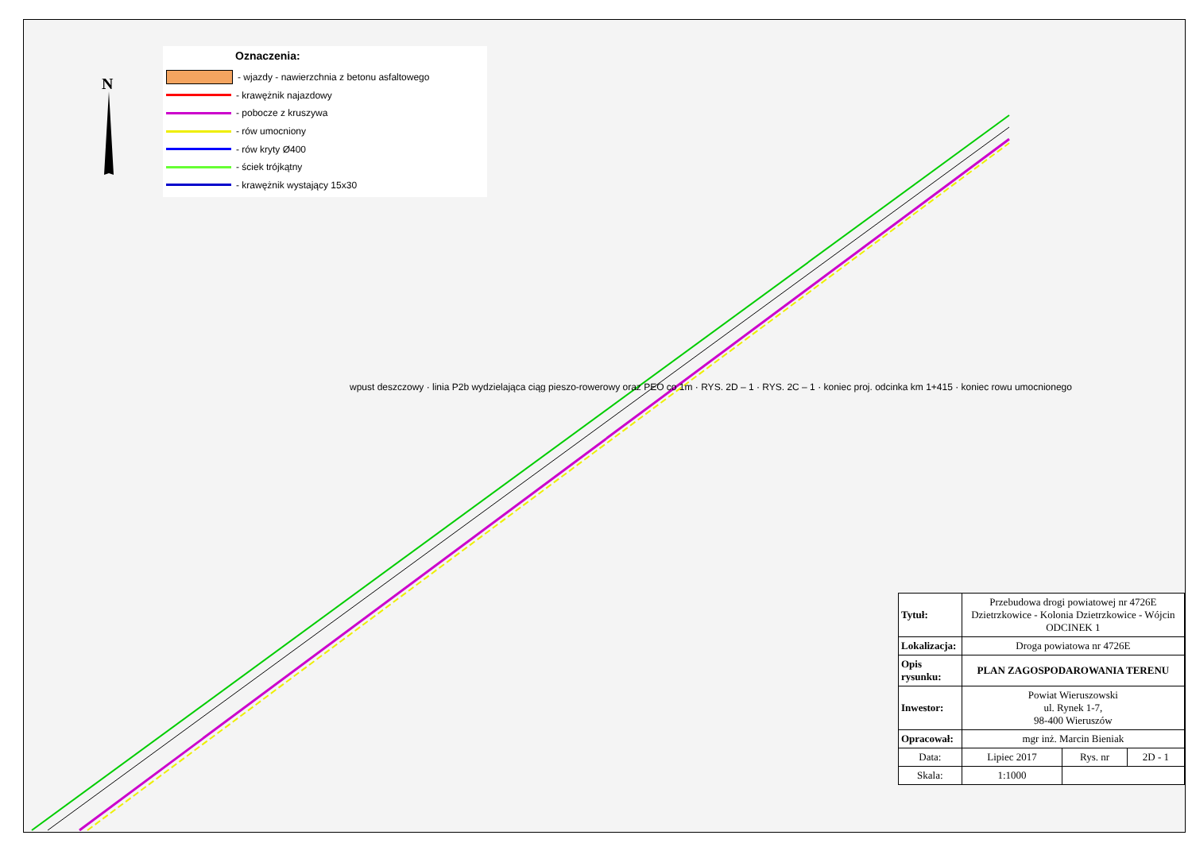N
Oznaczenia:
- wjazdy - nawierzchnia z betonu asfaltowego
- krawężnik najazdowy
- pobocze z kruszywa
- rów umocniony
- rów kryty Ø400
- ściek trójkątny
- krawężnik wystający 15x30
wpust deszczowy · linia P2b wydzielająca ciąg pieszo-rowerowy oraz PEO co 1m · RYS. 2D – 1 · RYS. 2C – 1 · koniec proj. odcinka km 1+415 · koniec rowu umocnionego
| Tytuł: | Przebudowa drogi powiatowej nr 4726E Dzietrzkowice - Kolonia Dzietrzkowice - Wójcin ODCINEK 1 | | |
| Lokalizacja: | Droga powiatowa nr 4726E | | |
| Opis rysunku: | PLAN ZAGOSPODAROWANIA TERENU | | |
| Inwestor: | Powiat Wieruszowski ul. Rynek 1-7, 98-400 Wieruszów | | |
| Opracował: | mgr inż. Marcin Bieniak | | |
| Data: | Lipiec 2017 | Rys. nr | 2D - 1 |
| Skala: | 1:1000 | | |